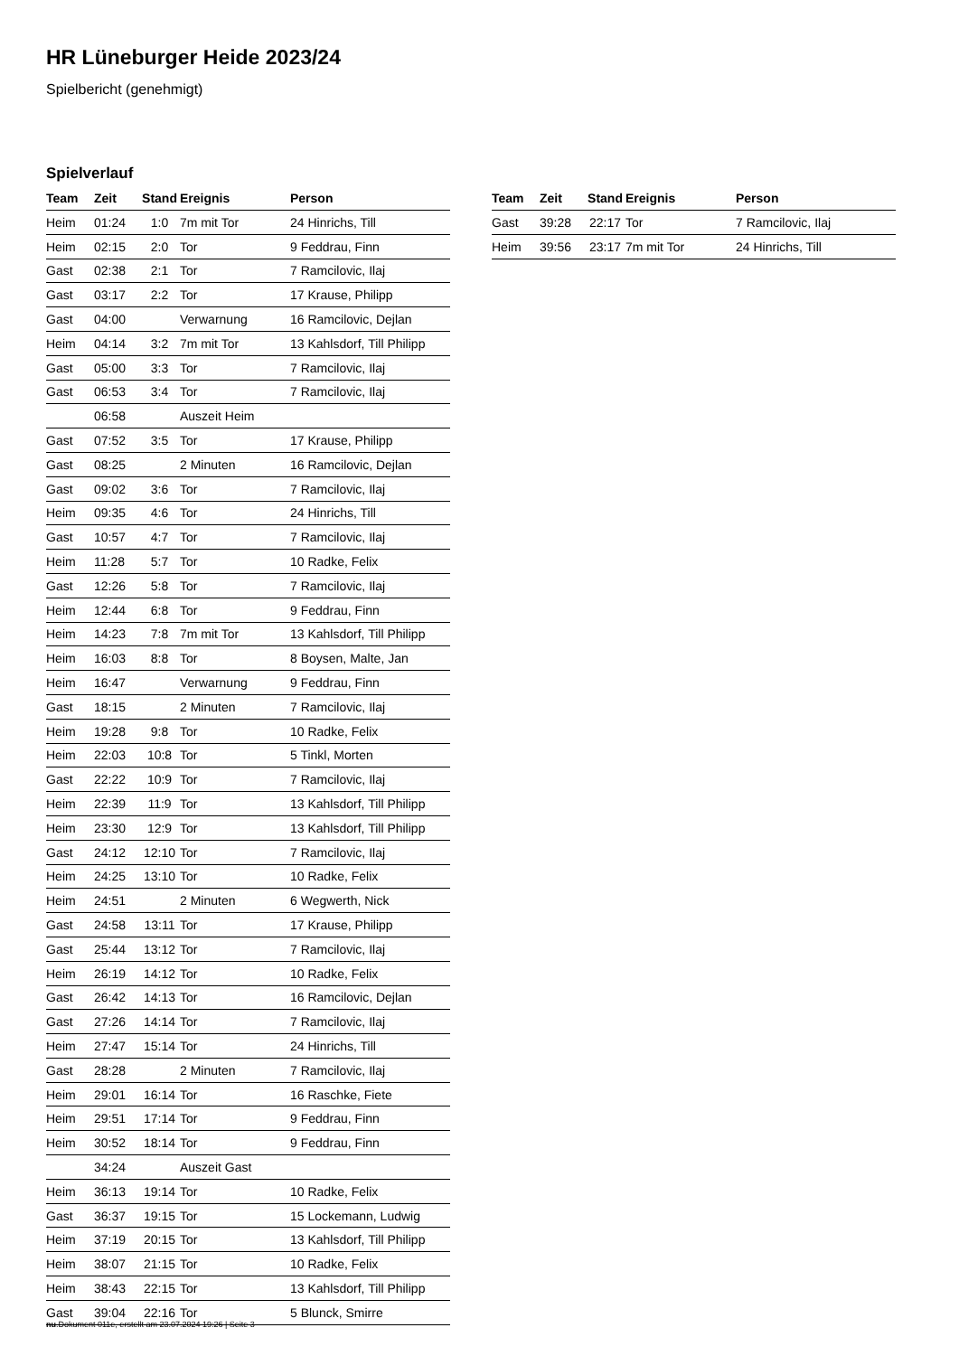HR Lüneburger Heide 2023/24
Spielbericht (genehmigt)
Spielverlauf
| Team | Zeit | Stand | Ereignis | Person |
| --- | --- | --- | --- | --- |
| Heim | 01:24 | 1:0 | 7m mit Tor | 24 Hinrichs, Till |
| Heim | 02:15 | 2:0 | Tor | 9 Feddrau, Finn |
| Gast | 02:38 | 2:1 | Tor | 7 Ramcilovic, Ilaj |
| Gast | 03:17 | 2:2 | Tor | 17 Krause, Philipp |
| Gast | 04:00 | | Verwarnung | 16 Ramcilovic, Dejlan |
| Heim | 04:14 | 3:2 | 7m mit Tor | 13 Kahlsdorf, Till Philipp |
| Gast | 05:00 | 3:3 | Tor | 7 Ramcilovic, Ilaj |
| Gast | 06:53 | 3:4 | Tor | 7 Ramcilovic, Ilaj |
| | 06:58 | | Auszeit Heim | |
| Gast | 07:52 | 3:5 | Tor | 17 Krause, Philipp |
| Gast | 08:25 | | 2 Minuten | 16 Ramcilovic, Dejlan |
| Gast | 09:02 | 3:6 | Tor | 7 Ramcilovic, Ilaj |
| Heim | 09:35 | 4:6 | Tor | 24 Hinrichs, Till |
| Gast | 10:57 | 4:7 | Tor | 7 Ramcilovic, Ilaj |
| Heim | 11:28 | 5:7 | Tor | 10 Radke, Felix |
| Gast | 12:26 | 5:8 | Tor | 7 Ramcilovic, Ilaj |
| Heim | 12:44 | 6:8 | Tor | 9 Feddrau, Finn |
| Heim | 14:23 | 7:8 | 7m mit Tor | 13 Kahlsdorf, Till Philipp |
| Heim | 16:03 | 8:8 | Tor | 8 Boysen, Malte, Jan |
| Heim | 16:47 | | Verwarnung | 9 Feddrau, Finn |
| Gast | 18:15 | | 2 Minuten | 7 Ramcilovic, Ilaj |
| Heim | 19:28 | 9:8 | Tor | 10 Radke, Felix |
| Heim | 22:03 | 10:8 | Tor | 5 Tinkl, Morten |
| Gast | 22:22 | 10:9 | Tor | 7 Ramcilovic, Ilaj |
| Heim | 22:39 | 11:9 | Tor | 13 Kahlsdorf, Till Philipp |
| Heim | 23:30 | 12:9 | Tor | 13 Kahlsdorf, Till Philipp |
| Gast | 24:12 | 12:10 | Tor | 7 Ramcilovic, Ilaj |
| Heim | 24:25 | 13:10 | Tor | 10 Radke, Felix |
| Heim | 24:51 | | 2 Minuten | 6 Wegwerth, Nick |
| Gast | 24:58 | 13:11 | Tor | 17 Krause, Philipp |
| Gast | 25:44 | 13:12 | Tor | 7 Ramcilovic, Ilaj |
| Heim | 26:19 | 14:12 | Tor | 10 Radke, Felix |
| Gast | 26:42 | 14:13 | Tor | 16 Ramcilovic, Dejlan |
| Gast | 27:26 | 14:14 | Tor | 7 Ramcilovic, Ilaj |
| Heim | 27:47 | 15:14 | Tor | 24 Hinrichs, Till |
| Gast | 28:28 | | 2 Minuten | 7 Ramcilovic, Ilaj |
| Heim | 29:01 | 16:14 | Tor | 16 Raschke, Fiete |
| Heim | 29:51 | 17:14 | Tor | 9 Feddrau, Finn |
| Heim | 30:52 | 18:14 | Tor | 9 Feddrau, Finn |
| | 34:24 | | Auszeit Gast | |
| Heim | 36:13 | 19:14 | Tor | 10 Radke, Felix |
| Gast | 36:37 | 19:15 | Tor | 15 Lockemann, Ludwig |
| Heim | 37:19 | 20:15 | Tor | 13 Kahlsdorf, Till Philipp |
| Heim | 38:07 | 21:15 | Tor | 10 Radke, Felix |
| Heim | 38:43 | 22:15 | Tor | 13 Kahlsdorf, Till Philipp |
| Gast | 39:04 | 22:16 | Tor | 5 Blunck, Smirre |
| Team | Zeit | Stand | Ereignis | Person |
| --- | --- | --- | --- | --- |
| Gast | 39:28 | 22:17 | Tor | 7 Ramcilovic, Ilaj |
| Heim | 39:56 | 23:17 | 7m mit Tor | 24 Hinrichs, Till |
nu.Dokument 011e, erstellt am 23.07.2024 19:26 | Seite 3